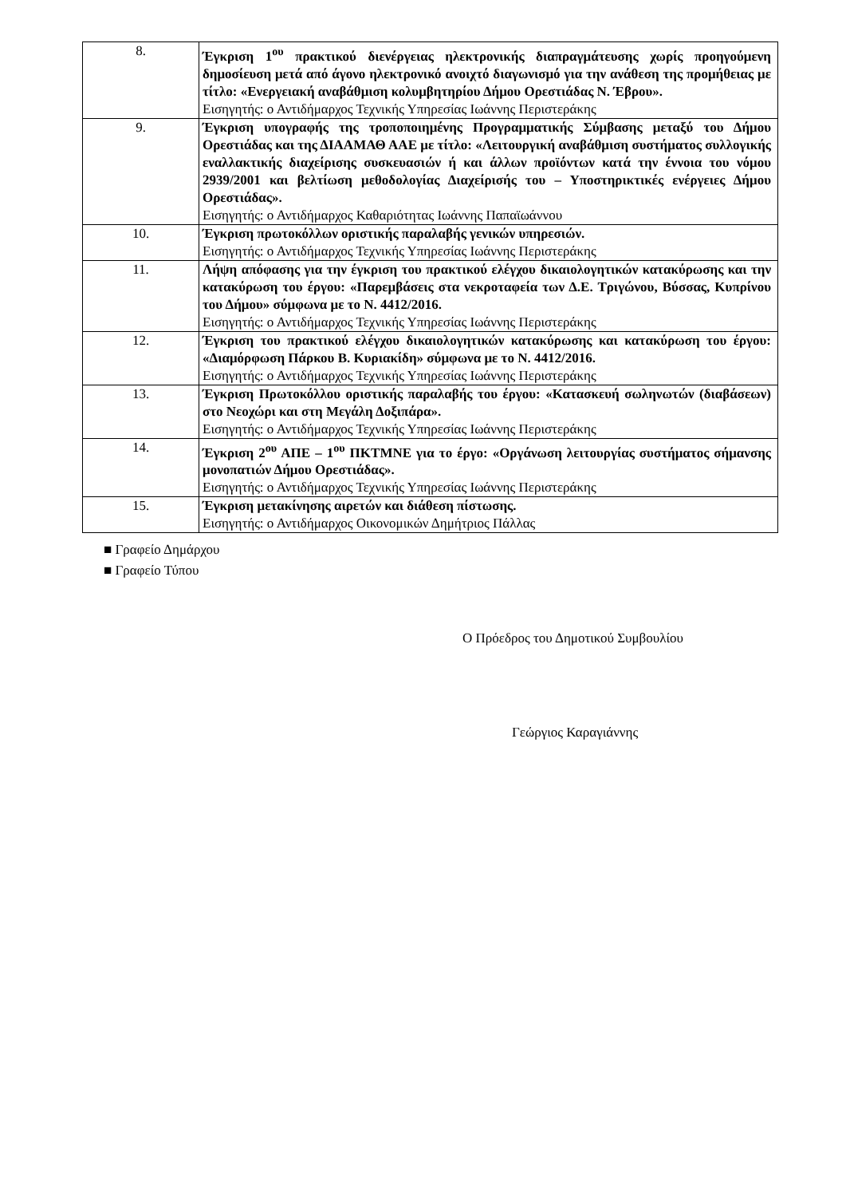| 8. | Έγκριση 1<sup>ου</sup> πρακτικού διενέργειας ηλεκτρονικής διαπραγμάτευσης χωρίς προηγούμενη δημοσίευση μετά από άγονο ηλεκτρονικό ανοιχτό διαγωνισμό για την ανάθεση της προμήθειας με τίτλο: «Ενεργειακή αναβάθμιση κολυμβητηρίου Δήμου Ορεστιάδας Ν. Έβρου». Εισηγητής: ο Αντιδήμαρχος Τεχνικής Υπηρεσίας Ιωάννης Περιστεράκης |
| 9. | Έγκριση υπογραφής της τροποποιημένης Προγραμματικής Σύμβασης μεταξύ του Δήμου Ορεστιάδας και της ΔΙΑΑΜΑΘ ΑΑΕ με τίτλο: «Λειτουργική αναβάθμιση συστήματος συλλογικής εναλλακτικής διαχείρισης συσκευασιών ή και άλλων προϊόντων κατά την έννοια του νόμου 2939/2001 και βελτίωση μεθοδολογίας Διαχείρισής του – Υποστηρικτικές ενέργειες Δήμου Ορεστιάδας». Εισηγητής: ο Αντιδήμαρχος Καθαριότητας Ιωάννης Παπαϊωάννου |
| 10. | Έγκριση πρωτοκόλλων οριστικής παραλαβής γενικών υπηρεσιών. Εισηγητής: ο Αντιδήμαρχος Τεχνικής Υπηρεσίας Ιωάννης Περιστεράκης |
| 11. | Λήψη απόφασης για την έγκριση του πρακτικού ελέγχου δικαιολογητικών κατακύρωσης και την κατακύρωση του έργου: «Παρεμβάσεις στα νεκροταφεία των Δ.Ε. Τριγώνου, Βύσσας, Κυπρίνου του Δήμου» σύμφωνα με το Ν. 4412/2016. Εισηγητής: ο Αντιδήμαρχος Τεχνικής Υπηρεσίας Ιωάννης Περιστεράκης |
| 12. | Έγκριση του πρακτικού ελέγχου δικαιολογητικών κατακύρωσης και κατακύρωση του έργου: «Διαμόρφωση Πάρκου Β. Κυριακίδη» σύμφωνα με το Ν. 4412/2016. Εισηγητής: ο Αντιδήμαρχος Τεχνικής Υπηρεσίας Ιωάννης Περιστεράκης |
| 13. | Έγκριση Πρωτοκόλλου οριστικής παραλαβής του έργου: «Κατασκευή σωληνωτών (διαβάσεων) στο Νεοχώρι και στη Μεγάλη Δοξιπάρα». Εισηγητής: ο Αντιδήμαρχος Τεχνικής Υπηρεσίας Ιωάννης Περιστεράκης |
| 14. | Έγκριση 2<sup>ου</sup> ΑΠΕ – 1<sup>ου</sup> ΠΚΤΜΝΕ για το έργο: «Οργάνωση λειτουργίας συστήματος σήμανσης μονοπατιών Δήμου Ορεστιάδας». Εισηγητής: ο Αντιδήμαρχος Τεχνικής Υπηρεσίας Ιωάννης Περιστεράκης |
| 15. | Έγκριση μετακίνησης αιρετών και διάθεση πίστωσης. Εισηγητής: ο Αντιδήμαρχος Οικονομικών Δημήτριος Πάλλας |
■ Γραφείο Δημάρχου
■ Γραφείο Τύπου
Ο Πρόεδρος του Δημοτικού Συμβουλίου
Γεώργιος Καραγιάννης